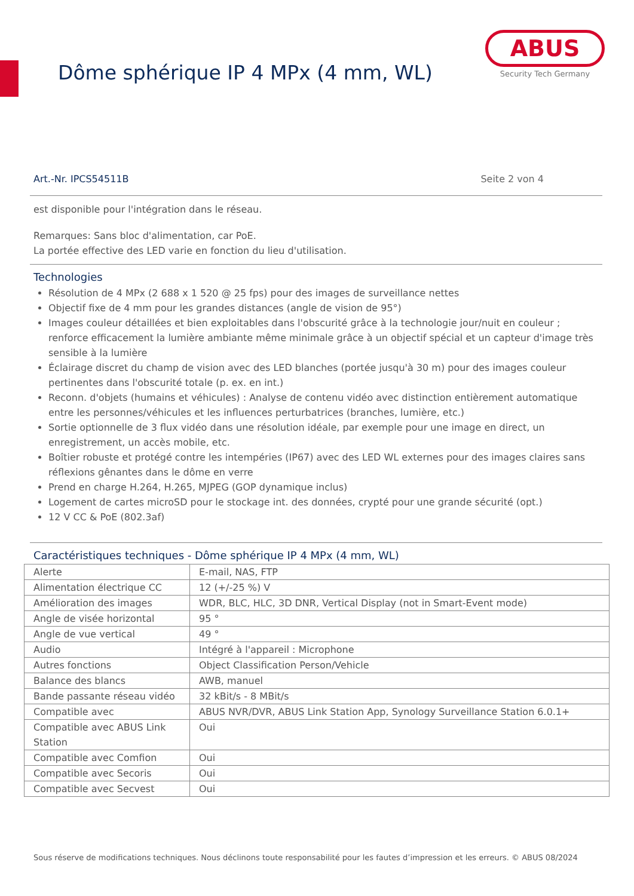Dôme sphérique IP 4 MPx (4 mm, WL)
ABUS
Security Tech Germany
Art.-Nr. IPCS54511B Seite 2 von 4
est disponible pour l'intégration dans le réseau.
Remarques: Sans bloc d'alimentation, car PoE.
La portée effective des LED varie en fonction du lieu d'utilisation.
Technologies
Résolution de 4 MPx (2 688 x 1 520 @ 25 fps) pour des images de surveillance nettes
Objectif fixe de 4 mm pour les grandes distances (angle de vision de 95°)
Images couleur détaillées et bien exploitables dans l'obscurité grâce à la technologie jour/nuit en couleur ; renforce efficacement la lumière ambiante même minimale grâce à un objectif spécial et un capteur d'image très sensible à la lumière
Éclairage discret du champ de vision avec des LED blanches (portée jusqu'à 30 m) pour des images couleur pertinentes dans l'obscurité totale (p. ex. en int.)
Reconn. d'objets (humains et véhicules) : Analyse de contenu vidéo avec distinction entièrement automatique entre les personnes/véhicules et les influences perturbatrices (branches, lumière, etc.)
Sortie optionnelle de 3 flux vidéo dans une résolution idéale, par exemple pour une image en direct, un enregistrement, un accès mobile, etc.
Boîtier robuste et protégé contre les intempéries (IP67) avec des LED WL externes pour des images claires sans réflexions gênantes dans le dôme en verre
Prend en charge H.264, H.265, MJPEG (GOP dynamique inclus)
Logement de cartes microSD pour le stockage int. des données, crypté pour une grande sécurité (opt.)
12 V CC & PoE (802.3af)
Caractéristiques techniques - Dôme sphérique IP 4 MPx (4 mm, WL)
| Alerte | E-mail, NAS, FTP |
| Alimentation électrique CC | 12 (+/-25 %) V |
| Amélioration des images | WDR, BLC, HLC, 3D DNR, Vertical Display (not in Smart-Event mode) |
| Angle de visée horizontal | 95 ° |
| Angle de vue vertical | 49 ° |
| Audio | Intégré à l'appareil : Microphone |
| Autres fonctions | Object Classification Person/Vehicle |
| Balance des blancs | AWB, manuel |
| Bande passante réseau vidéo | 32 kBit/s - 8 MBit/s |
| Compatible avec | ABUS NVR/DVR, ABUS Link Station App, Synology Surveillance Station 6.0.1+ |
| Compatible avec ABUS Link Station | Oui |
| Compatible avec Comfion | Oui |
| Compatible avec Secoris | Oui |
| Compatible avec Secvest | Oui |
Sous réserve de modifications techniques. Nous déclinons toute responsabilité pour les fautes d’impression et les erreurs. © ABUS 08/2024